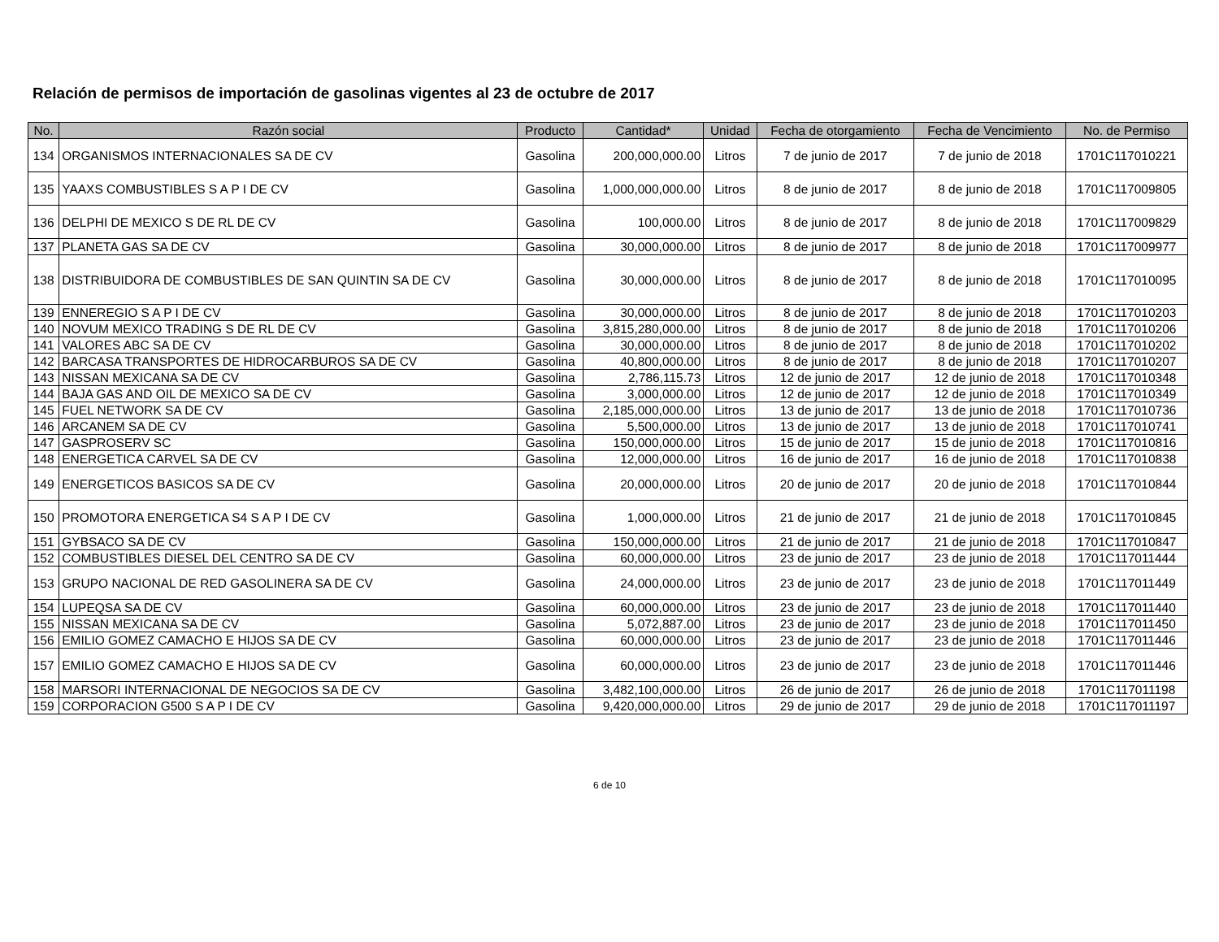Relación de permisos de importación de gasolinas vigentes al 23 de octubre de 2017
| No. | Razón social | Producto | Cantidad* | Unidad | Fecha de otorgamiento | Fecha de Vencimiento | No. de Permiso |
| --- | --- | --- | --- | --- | --- | --- | --- |
| 134 | ORGANISMOS INTERNACIONALES SA DE CV | Gasolina | 200,000,000.00 | Litros | 7 de junio de 2017 | 7 de junio de 2018 | 1701C117010221 |
| 135 | YAAXS COMBUSTIBLES S A P I DE CV | Gasolina | 1,000,000,000.00 | Litros | 8 de junio de 2017 | 8 de junio de 2018 | 1701C117009805 |
| 136 | DELPHI DE MEXICO S DE RL DE CV | Gasolina | 100,000.00 | Litros | 8 de junio de 2017 | 8 de junio de 2018 | 1701C117009829 |
| 137 | PLANETA GAS SA DE CV | Gasolina | 30,000,000.00 | Litros | 8 de junio de 2017 | 8 de junio de 2018 | 1701C117009977 |
| 138 | DISTRIBUIDORA DE COMBUSTIBLES DE SAN QUINTIN SA DE CV | Gasolina | 30,000,000.00 | Litros | 8 de junio de 2017 | 8 de junio de 2018 | 1701C117010095 |
| 139 | ENNEREGIO S A P I DE CV | Gasolina | 30,000,000.00 | Litros | 8 de junio de 2017 | 8 de junio de 2018 | 1701C117010203 |
| 140 | NOVUM MEXICO TRADING S DE RL DE CV | Gasolina | 3,815,280,000.00 | Litros | 8 de junio de 2017 | 8 de junio de 2018 | 1701C117010206 |
| 141 | VALORES ABC SA DE CV | Gasolina | 30,000,000.00 | Litros | 8 de junio de 2017 | 8 de junio de 2018 | 1701C117010202 |
| 142 | BARCASA TRANSPORTES DE HIDROCARBUROS SA DE CV | Gasolina | 40,800,000.00 | Litros | 8 de junio de 2017 | 8 de junio de 2018 | 1701C117010207 |
| 143 | NISSAN MEXICANA SA DE CV | Gasolina | 2,786,115.73 | Litros | 12 de junio de 2017 | 12 de junio de 2018 | 1701C117010348 |
| 144 | BAJA GAS AND OIL DE MEXICO SA DE CV | Gasolina | 3,000,000.00 | Litros | 12 de junio de 2017 | 12 de junio de 2018 | 1701C117010349 |
| 145 | FUEL NETWORK SA DE CV | Gasolina | 2,185,000,000.00 | Litros | 13 de junio de 2017 | 13 de junio de 2018 | 1701C117010736 |
| 146 | ARCANEM SA DE CV | Gasolina | 5,500,000.00 | Litros | 13 de junio de 2017 | 13 de junio de 2018 | 1701C117010741 |
| 147 | GASPROSERV SC | Gasolina | 150,000,000.00 | Litros | 15 de junio de 2017 | 15 de junio de 2018 | 1701C117010816 |
| 148 | ENERGETICA CARVEL SA DE CV | Gasolina | 12,000,000.00 | Litros | 16 de junio de 2017 | 16 de junio de 2018 | 1701C117010838 |
| 149 | ENERGETICOS BASICOS SA DE CV | Gasolina | 20,000,000.00 | Litros | 20 de junio de 2017 | 20 de junio de 2018 | 1701C117010844 |
| 150 | PROMOTORA ENERGETICA S4 S A P I DE CV | Gasolina | 1,000,000.00 | Litros | 21 de junio de 2017 | 21 de junio de 2018 | 1701C117010845 |
| 151 | GYBSACO SA DE CV | Gasolina | 150,000,000.00 | Litros | 21 de junio de 2017 | 21 de junio de 2018 | 1701C117010847 |
| 152 | COMBUSTIBLES DIESEL DEL CENTRO SA DE CV | Gasolina | 60,000,000.00 | Litros | 23 de junio de 2017 | 23 de junio de 2018 | 1701C117011444 |
| 153 | GRUPO NACIONAL DE RED GASOLINERA SA DE CV | Gasolina | 24,000,000.00 | Litros | 23 de junio de 2017 | 23 de junio de 2018 | 1701C117011449 |
| 154 | LUPEQSA SA DE CV | Gasolina | 60,000,000.00 | Litros | 23 de junio de 2017 | 23 de junio de 2018 | 1701C117011440 |
| 155 | NISSAN MEXICANA SA DE CV | Gasolina | 5,072,887.00 | Litros | 23 de junio de 2017 | 23 de junio de 2018 | 1701C117011450 |
| 156 | EMILIO GOMEZ CAMACHO E HIJOS SA DE CV | Gasolina | 60,000,000.00 | Litros | 23 de junio de 2017 | 23 de junio de 2018 | 1701C117011446 |
| 157 | EMILIO GOMEZ CAMACHO E HIJOS SA DE CV | Gasolina | 60,000,000.00 | Litros | 23 de junio de 2017 | 23 de junio de 2018 | 1701C117011446 |
| 158 | MARSORI INTERNACIONAL DE NEGOCIOS SA DE CV | Gasolina | 3,482,100,000.00 | Litros | 26 de junio de 2017 | 26 de junio de 2018 | 1701C117011198 |
| 159 | CORPORACION G500 S A P I DE CV | Gasolina | 9,420,000,000.00 | Litros | 29 de junio de 2017 | 29 de junio de 2018 | 1701C117011197 |
6 de 10